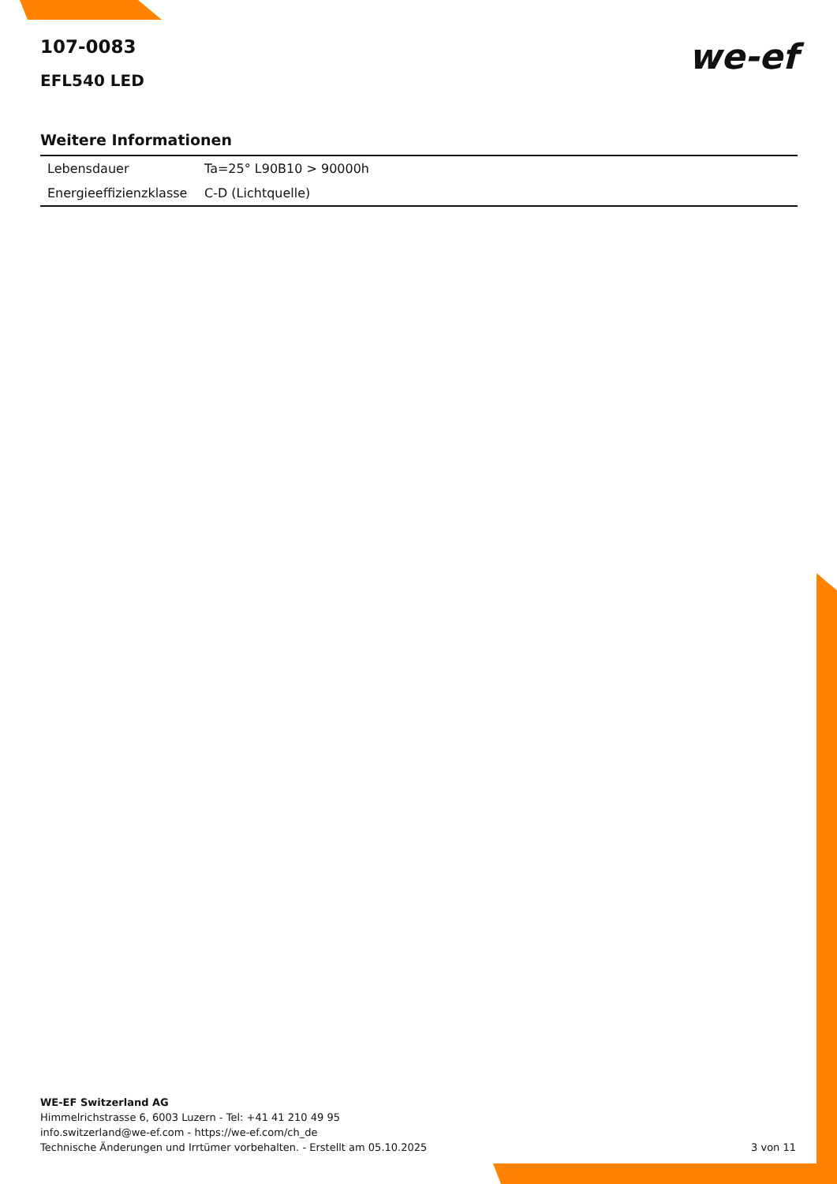we-ef
107-0083
EFL540 LED
Weitere Informationen
| Lebensdauer | Ta=25° L90B10 > 90000h |
| Energieeffizienzklasse | C-D (Lichtquelle) |
WE-EF Switzerland AG
Himmelrichstrasse 6, 6003 Luzern - Tel: +41 41 210 49 95
info.switzerland@we-ef.com - https://we-ef.com/ch_de
Technische Änderungen und Irrtümer vorbehalten. - Erstellt am 05.10.2025 3 von 11